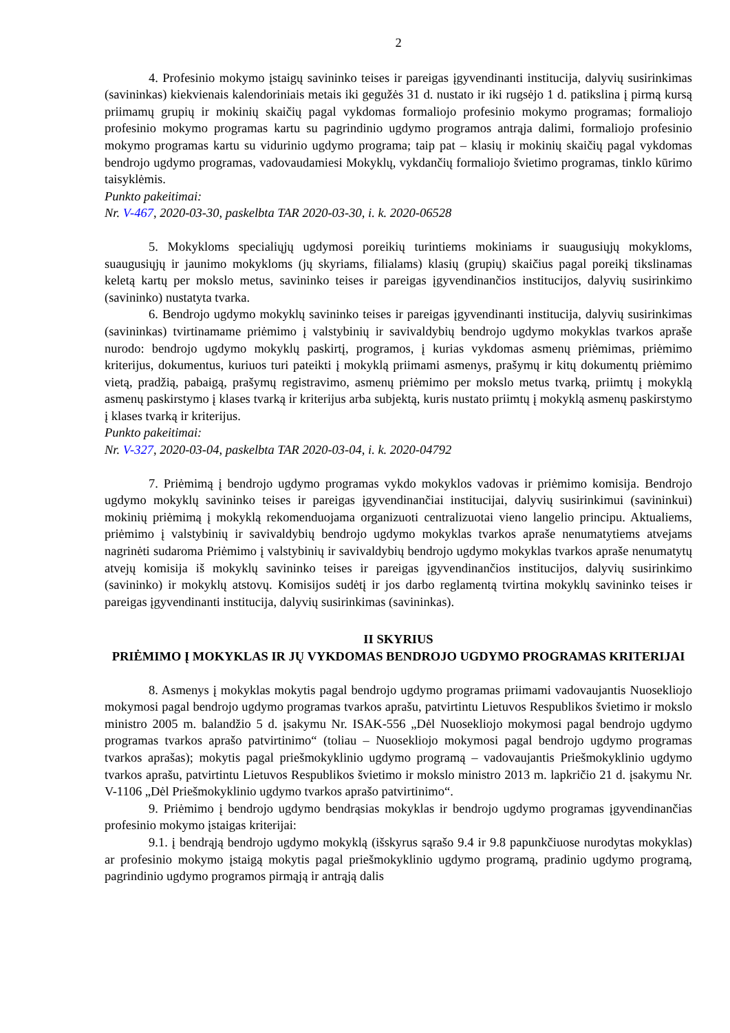2
4. Profesinio mokymo įstaigų savininko teises ir pareigas įgyvendinanti institucija, dalyvių susirinkimas (savininkas) kiekvienais kalendoriniais metais iki gegužės 31 d. nustato ir iki rugsėjo 1 d. patikslina į pirmą kursą priimamų grupių ir mokinių skaičių pagal vykdomas formaliojo profesinio mokymo programas; formaliojo profesinio mokymo programas kartu su pagrindinio ugdymo programos antrąja dalimi, formaliojo profesinio mokymo programas kartu su vidurinio ugdymo programa; taip pat – klasių ir mokinių skaičių pagal vykdomas bendrojo ugdymo programas, vadovaudamiesi Mokyklų, vykdančių formaliojo švietimo programas, tinklo kūrimo taisyklėmis.
Punkto pakeitimai:
Nr. V-467, 2020-03-30, paskelbta TAR 2020-03-30, i. k. 2020-06528
5. Mokykloms specialiųjų ugdymosi poreikių turintiems mokiniams ir suaugusiųjų mokykloms, suaugusiųjų ir jaunimo mokykloms (jų skyriams, filialams) klasių (grupių) skaičius pagal poreikį tikslinamas keletą kartų per mokslo metus, savininko teises ir pareigas įgyvendinančios institucijos, dalyvių susirinkimo (savininko) nustatyta tvarka.
6. Bendrojo ugdymo mokyklų savininko teises ir pareigas įgyvendinanti institucija, dalyvių susirinkimas (savininkas) tvirtinamame priėmimo į valstybinių ir savivaldybių bendrojo ugdymo mokyklas tvarkos apraše nurodo: bendrojo ugdymo mokyklų paskirtį, programos, į kurias vykdomas asmenų priėmimas, priėmimo kriterijus, dokumentus, kuriuos turi pateikti į mokyklą priimami asmenys, prašymų ir kitų dokumentų priėmimo vietą, pradžią, pabaigą, prašymų registravimo, asmenų priėmimo per mokslo metus tvarką, priimtų į mokyklą asmenų paskirstymo į klases tvarką ir kriterijus arba subjektą, kuris nustato priimtų į mokyklą asmenų paskirstymo į klases tvarką ir kriterijus.
Punkto pakeitimai:
Nr. V-327, 2020-03-04, paskelbta TAR 2020-03-04, i. k. 2020-04792
7. Priėmimą į bendrojo ugdymo programas vykdo mokyklos vadovas ir priėmimo komisija. Bendrojo ugdymo mokyklų savininko teises ir pareigas įgyvendinančiai institucijai, dalyvių susirinkimui (savininkui) mokinių priėmimą į mokyklą rekomenduojama organizuoti centralizuotai vieno langelio principu. Aktualiems, priėmimo į valstybinių ir savivaldybių bendrojo ugdymo mokyklas tvarkos apraše nenumatytiems atvejams nagrinėti sudaroma Priėmimo į valstybinių ir savivaldybių bendrojo ugdymo mokyklas tvarkos apraše nenumatytų atvejų komisija iš mokyklų savininko teises ir pareigas įgyvendinančios institucijos, dalyvių susirinkimo (savininko) ir mokyklų atstovų. Komisijos sudėtį ir jos darbo reglamentą tvirtina mokyklų savininko teises ir pareigas įgyvendinanti institucija, dalyvių susirinkimas (savininkas).
II SKYRIUS
PRIĖMIMO Į MOKYKLAS IR JŲ VYKDOMAS BENDROJO UGDYMO PROGRAMAS KRITERIJAI
8. Asmenys į mokyklas mokytis pagal bendrojo ugdymo programas priimami vadovaujantis Nuosekliojo mokymosi pagal bendrojo ugdymo programas tvarkos aprašu, patvirtintu Lietuvos Respublikos švietimo ir mokslo ministro 2005 m. balandžio 5 d. įsakymu Nr. ISAK-556 „Dėl Nuosekliojo mokymosi pagal bendrojo ugdymo programas tvarkos aprašo patvirtinimo“ (toliau – Nuosekliojo mokymosi pagal bendrojo ugdymo programas tvarkos aprašas); mokytis pagal priešmokyklinio ugdymo programą – vadovaujantis Priešmokyklinio ugdymo tvarkos aprašu, patvirtintu Lietuvos Respublikos švietimo ir mokslo ministro 2013 m. lapkričio 21 d. įsakymu Nr. V-1106 „Dėl Priešmokyklinio ugdymo tvarkos aprašo patvirtinimo“.
9. Priėmimo į bendrojo ugdymo bendrąsias mokyklas ir bendrojo ugdymo programas įgyvendinančias profesinio mokymo įstaigas kriterijai:
9.1. į bendrąją bendrojo ugdymo mokyklą (išskyrus sąrašo 9.4 ir 9.8 papunkčiuose nurodytas mokyklas) ar profesinio mokymo įstaigą mokytis pagal priešmokyklinio ugdymo programą, pradinio ugdymo programą, pagrindinio ugdymo programos pirmąją ir antrąją dalis